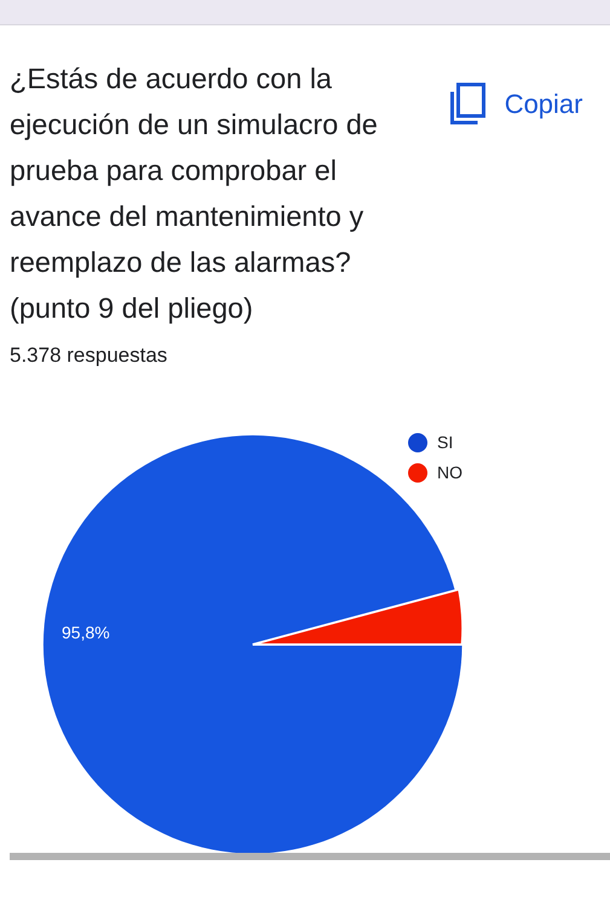¿Estás de acuerdo con la ejecución de un simulacro de prueba para comprobar el avance del mantenimiento y reemplazo de las alarmas? (punto 9 del pliego)
Copiar
5.378 respuestas
95,8%
SI
NO